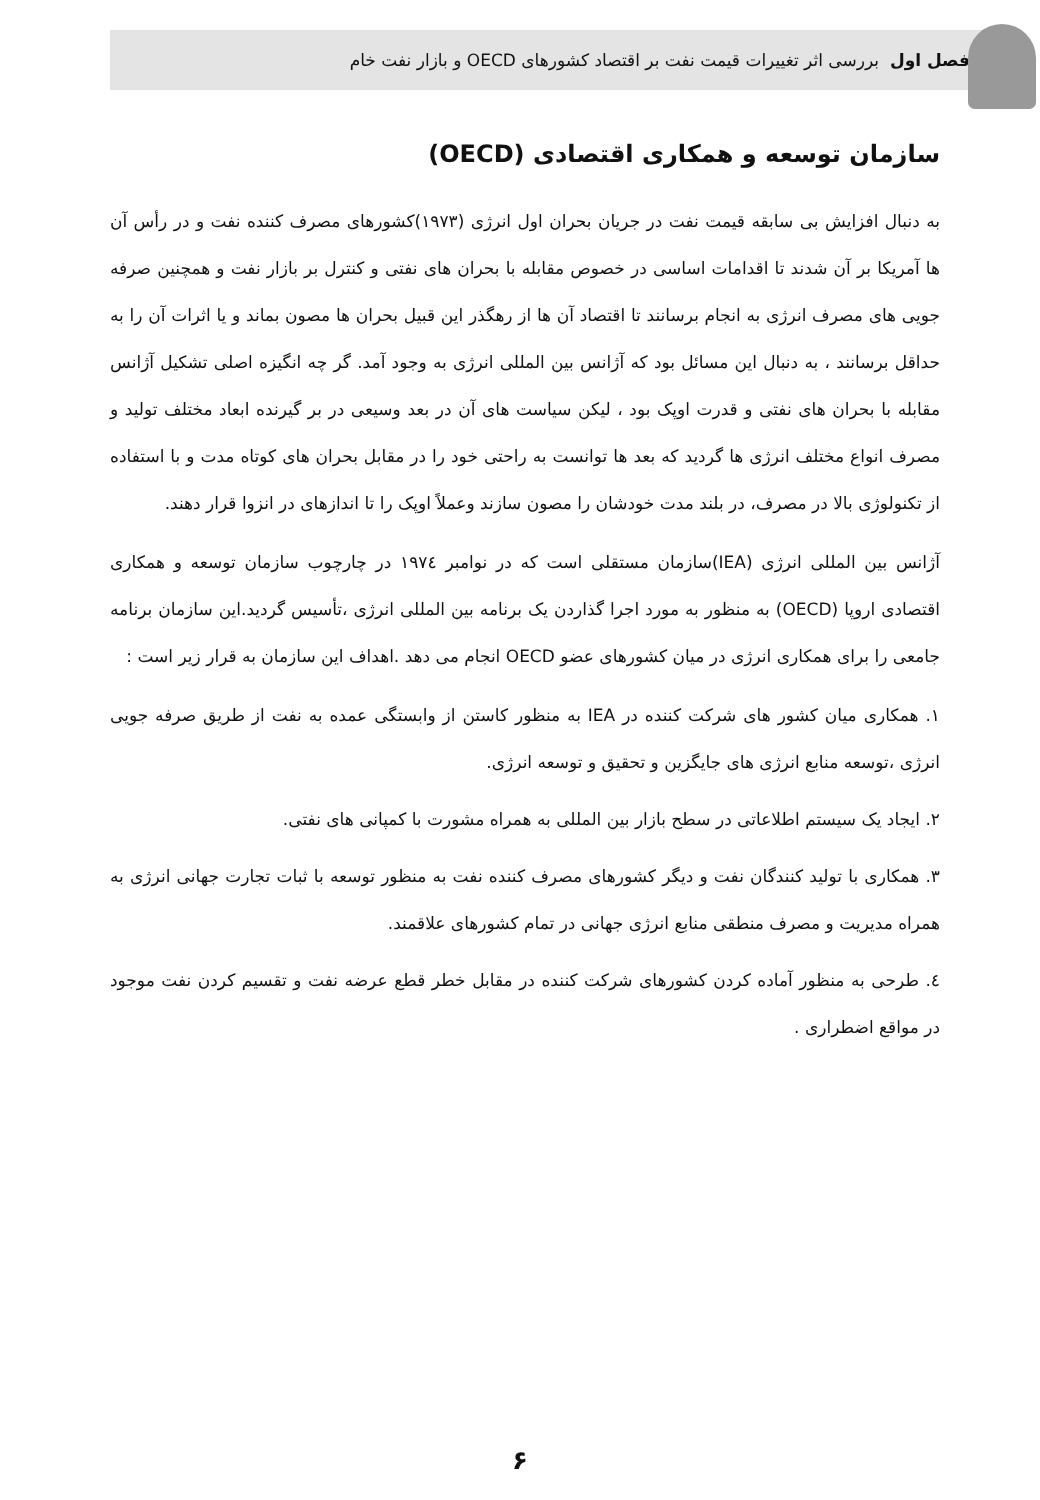فصل اول بررسی اثر تغییرات قیمت نفت بر اقتصاد کشورهای OECD و بازار نفت خام
سازمان توسعه و همکاری اقتصادی (OECD)
به دنبال افزایش بی سابقه قیمت نفت در جریان بحران اول انرژی (۱۹۷۳)کشورهای مصرف کننده نفت و در رأس آن ها آمریکا بر آن شدند تا اقدامات اساسی در خصوص مقابله با بحران های نفتی و کنترل بر بازار نفت و همچنین صرفه جویی های مصرف انرژی به انجام برسانند تا اقتصاد آن ها از رهگذر این قبیل بحران ها مصون بماند و یا اثرات آن را به حداقل برسانند ، به دنبال این مسائل بود که آژانس بین المللی انرژی به وجود آمد. گر چه انگیزه اصلی تشکیل آژانس مقابله با بحران های نفتی و قدرت اوپک بود ، لیکن سیاست های آن در بعد وسیعی در بر گیرنده ابعاد مختلف تولید و مصرف انواع مختلف انرژی ها گردید که بعد ها توانست به راحتی خود را در مقابل بحران های کوتاه مدت و با استفاده از تکنولوژی بالا در مصرف، در بلند مدت خودشان را مصون سازند وعملاً اوپک را تا اندازهای در انزوا قرار دهند.
آژانس بین المللی انرژی (IEA)سازمان مستقلی است که در نوامبر ۱۹۷٤ در چارچوب سازمان توسعه و همکاری اقتصادی اروپا (OECD) به منظور به مورد اجرا گذاردن یک برنامه بین المللی انرژی ،تأسیس گردید.این سازمان برنامه جامعی را برای همکاری انرژی در میان کشورهای عضو OECD انجام می دهد .اهداف این سازمان به قرار زیر است :
۱. همکاری میان کشور های شرکت کننده در IEA به منظور کاستن از وابستگی عمده به نفت از طریق صرفه جویی انرژی ،توسعه منابع انرژی های جایگزین و تحقیق و توسعه انرژی.
۲. ایجاد یک سیستم اطلاعاتی در سطح بازار بین المللی به همراه مشورت با کمپانی های نفتی.
۳. همکاری با تولید کنندگان نفت و دیگر کشورهای مصرف کننده نفت به منظور توسعه با ثبات تجارت جهانی انرژی به همراه مدیریت و مصرف منطقی منابع انرژی جهانی در تمام کشورهای علاقمند.
٤. طرحی به منظور آماده کردن کشورهای شرکت کننده در مقابل خطر قطع عرضه نفت و تقسیم کردن نفت موجود در مواقع اضطراری .
۶